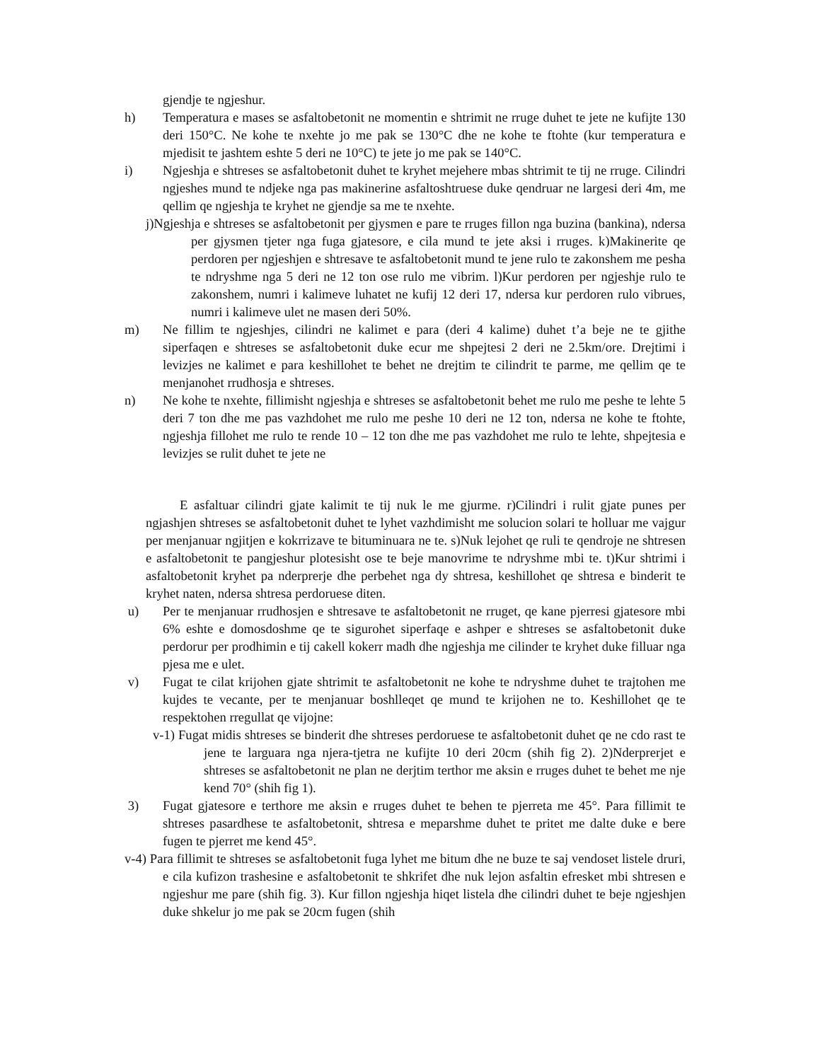gjendje te ngjeshur.
h) Temperatura e mases se asfaltobetonit ne momentin e shtrimit ne rruge duhet te jete ne kufijte 130 deri 150°C. Ne kohe te nxehte jo me pak se 130°C dhe ne kohe te ftohte (kur temperatura e mjedisit te jashtem eshte 5 deri ne 10°C) te jete jo me pak se 140°C.
i) Ngjeshja e shtreses se asfaltobetonit duhet te kryhet mejehere mbas shtrimit te tij ne rruge. Cilindri ngjeshes mund te ndjeke nga pas makinerine asfaltoshtruese duke qendruar ne largesi deri 4m, me qellim qe ngjeshja te kryhet ne gjendje sa me te nxehte.
j)Ngjeshja e shtreses se asfaltobetonit per gjysmen e pare te rruges fillon nga buzina (bankina), ndersa per gjysmen tjeter nga fuga gjatesore, e cila mund te jete aksi i rruges. k)Makinerite qe perdoren per ngjeshjen e shtresave te asfaltobetonit mund te jene rulo te zakonshem me pesha te ndryshme nga 5 deri ne 12 ton ose rulo me vibrim. l)Kur perdoren per ngjeshje rulo te zakonshem, numri i kalimeve luhatet ne kufij 12 deri 17, ndersa kur perdoren rulo vibrues, numri i kalimeve ulet ne masen deri 50%.
m) Ne fillim te ngjeshjes, cilindri ne kalimet e para (deri 4 kalime) duhet t’a beje ne te gjithe siperfaqen e shtreses se asfaltobetonit duke ecur me shpejtesi 2 deri ne 2.5km/ore. Drejtimi i levizjes ne kalimet e para keshillohet te behet ne drejtim te cilindrit te parme, me qellim qe te menjanohet rrudhosja e shtreses.
n) Ne kohe te nxehte, fillimisht ngjeshja e shtreses se asfaltobetonit behet me rulo me peshe te lehte 5 deri 7 ton dhe me pas vazhdohet me rulo me peshe 10 deri ne 12 ton, ndersa ne kohe te ftohte, ngjeshja fillohet me rulo te rende 10 – 12 ton dhe me pas vazhdohet me rulo te lehte, shpejtesia e levizjes se rulit duhet te jete ne
E asfaltuar cilindri gjate kalimit te tij nuk le me gjurme. r)Cilindri i rulit gjate punes per ngjashjen shtreses se asfaltobetonit duhet te lyhet vazhdimisht me solucion solari te holluar me vajgur per menjanuar ngjitjen e kokrrizave te bituminuara ne te. s)Nuk lejohet qe ruli te qendroje ne shtresen e asfaltobetonit te pangjeshur plotesisht ose te beje manovrime te ndryshme mbi te. t)Kur shtrimi i asfaltobetonit kryhet pa nderprerje dhe perbehet nga dy shtresa, keshillohet qe shtresa e binderit te kryhet naten, ndersa shtresa perdoruese diten.
u) Per te menjanuar rrudhosjen e shtresave te asfaltobetonit ne rruget, qe kane pjerresi gjatesore mbi 6% eshte e domosdoshme qe te sigurohet siperfaqe e ashper e shtreses se asfaltobetonit duke perdorur per prodhimin e tij cakell kokerr madh dhe ngjeshja me cilinder te kryhet duke filluar nga pjesa me e ulet.
v) Fugat te cilat krijohen gjate shtrimit te asfaltobetonit ne kohe te ndryshme duhet te trajtohen me kujdes te vecante, per te menjanuar boshlleqet qe mund te krijohen ne to. Keshillohet qe te respektohen rregullat qe vijojne:
v-1) Fugat midis shtreses se binderit dhe shtreses perdoruese te asfaltobetonit duhet qe ne cdo rast te jene te larguara nga njera-tjetra ne kufijte 10 deri 20cm (shih fig 2). 2)Nderprerjet e shtreses se asfaltobetonit ne plan ne derjtim terthor me aksin e rruges duhet te behet me nje kend 70° (shih fig 1).
3) Fugat gjatesore e terthore me aksin e rruges duhet te behen te pjerreta me 45°. Para fillimit te shtreses pasardhese te asfaltobetonit, shtresa e meparshme duhet te pritet me dalte duke e bere fugen te pjerret me kend 45°.
v-4) Para fillimit te shtreses se asfaltobetonit fuga lyhet me bitum dhe ne buze te saj vendoset listele druri, e cila kufizon trashesine e asfaltobetonit te shkrifet dhe nuk lejon asfaltin efresket mbi shtresen e ngjeshur me pare (shih fig. 3). Kur fillon ngjeshja hiqet listela dhe cilindri duhet te beje ngjeshjen duke shkelur jo me pak se 20cm fugen (shih